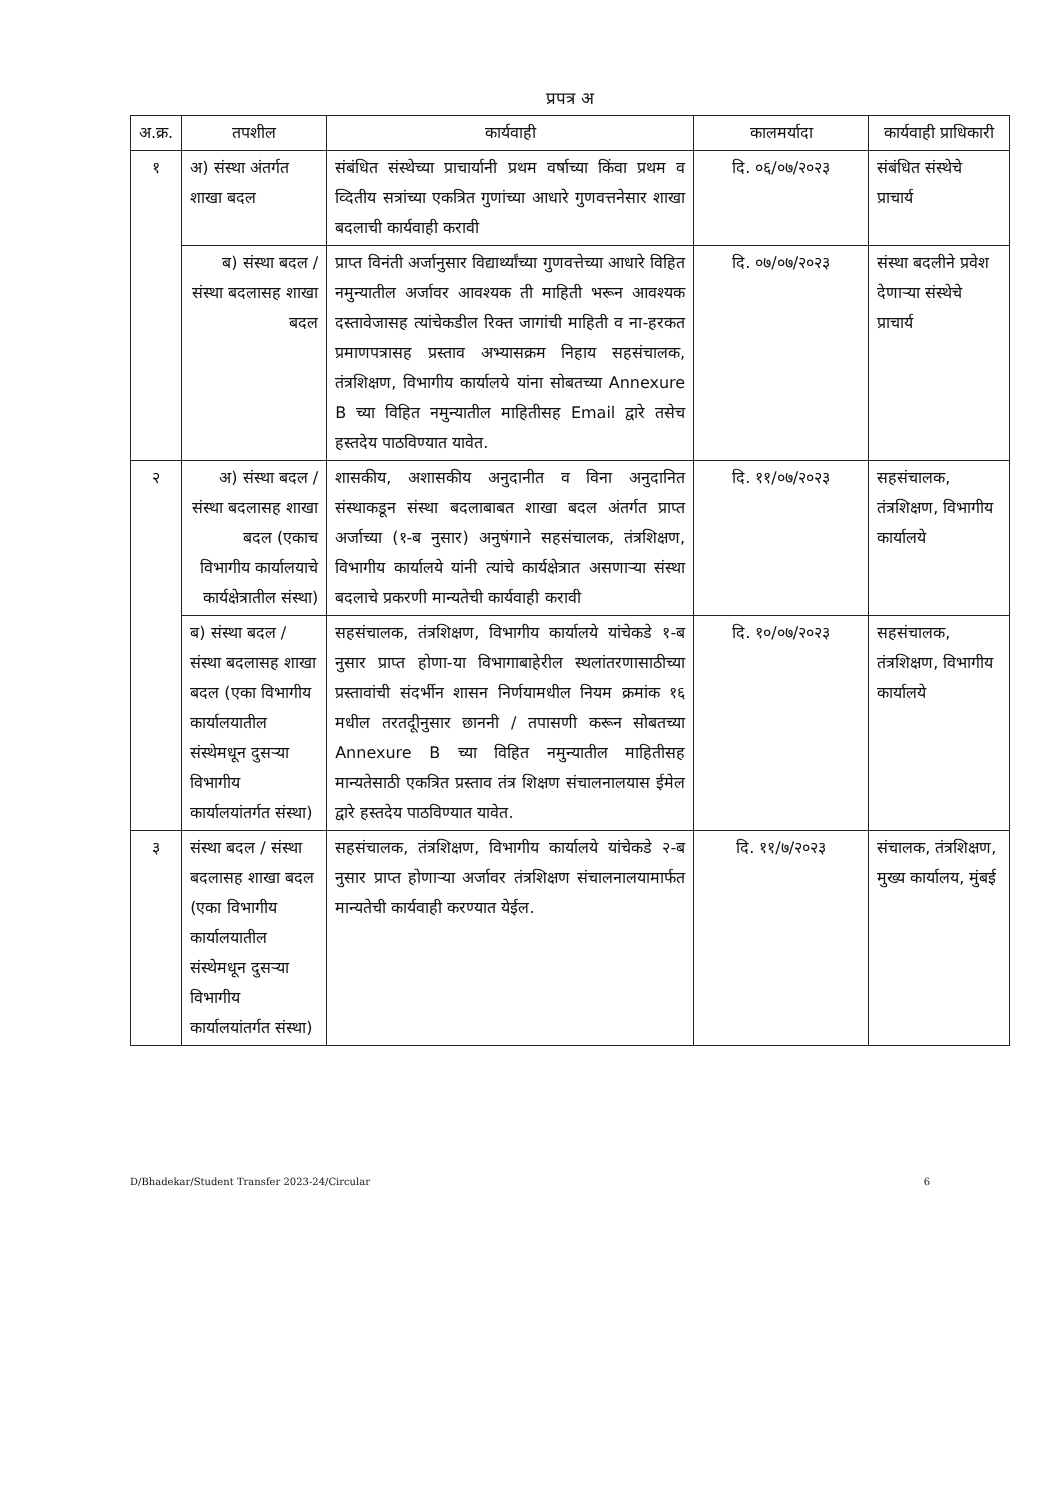प्रपत्र अ
| अ.क्र. | तपशील | कार्यवाही | कालमर्यादा | कार्यवाही प्राधिकारी |
| --- | --- | --- | --- | --- |
| १ | अ) संस्था अंतर्गत शाखा बदल | संबंधित संस्थेच्या प्राचार्यानी प्रथम वर्षाच्या किंवा प्रथम व व्दितीय सत्रांच्या एकत्रित गुणांच्या आधारे गुणवत्तनेसार शाखा बदलाची कार्यवाही करावी | दि. ०६/०७/२०२३ | संबंधित संस्थेचे प्राचार्य |
| | ब) संस्था बदल / संस्था बदलासह शाखा बदल | प्राप्त विनंती अर्जानुसार विद्यार्थ्यांच्या गुणवत्तेच्या आधारे विहित नमुन्यातील अर्जावर आवश्यक ती माहिती भरून आवश्यक दस्तावेजासह त्यांचेकडील रिक्त जागांची माहिती व ना-हरकत प्रमाणपत्रासह प्रस्ताव अभ्यासक्रम निहाय सहसंचालक, तंत्रशिक्षण, विभागीय कार्यालये यांना सोबतच्या Annexure B च्या विहित नमुन्यातील माहितीसह Email द्वारे तसेच हस्तदेय पाठविण्यात यावेत. | दि. ०७/०७/२०२३ | संस्था बदलीने प्रवेश देणाऱ्या संस्थेचे प्राचार्य |
| २ | अ) संस्था बदल / संस्था बदलासह शाखा बदल (एकाच विभागीय कार्यालयाचे कार्यक्षेत्रातील संस्था) | शासकीय, अशासकीय अनुदानीत व विना अनुदानित संस्थाकडून संस्था बदलाबाबत शाखा बदल अंतर्गत प्राप्त अर्जाच्या (१-ब नुसार) अनुषंगाने सहसंचालक, तंत्रशिक्षण, विभागीय कार्यालये यांनी त्यांचे कार्यक्षेत्रात असणाऱ्या संस्था बदलाचे प्रकरणी मान्यतेची कार्यवाही करावी | दि. ११/०७/२०२३ | सहसंचालक, तंत्रशिक्षण, विभागीय कार्यालये |
| | ब) संस्था बदल / संस्था बदलासह शाखा बदल (एका विभागीय कार्यालयातील संस्थेमधून दुसऱ्या विभागीय कार्यालयांतर्गत संस्था) | सहसंचालक, तंत्रशिक्षण, विभागीय कार्यालये यांचेकडे १-ब नुसार प्राप्त होणा-या विभागाबाहेरील स्थलांतरणासाठीच्या प्रस्तावांची संदर्भीन शासन निर्णयामधील नियम क्रमांक १६ मधील तरतदूीनुसार छाननी / तपासणी करून सोबतच्या Annexure B च्या विहित नमुन्यातील माहितीसह मान्यतेसाठी एकत्रित प्रस्ताव तंत्र शिक्षण संचालनालयास ईमेल द्वारे हस्तदेय पाठविण्यात यावेत. | दि. १०/०७/२०२३ | सहसंचालक, तंत्रशिक्षण, विभागीय कार्यालये |
| ३ | संस्था बदल / संस्था बदलासह शाखा बदल (एका विभागीय कार्यालयातील संस्थेमधून दुसऱ्या विभागीय कार्यालयांतर्गत संस्था) | सहसंचालक, तंत्रशिक्षण, विभागीय कार्यालये यांचेकडे २-ब नुसार प्राप्त होणाऱ्या अर्जावर तंत्रशिक्षण संचालनालयामार्फत मान्यतेची कार्यवाही करण्यात येईल. | दि. ११/७/२०२३ | संचालक, तंत्रशिक्षण, मुख्य कार्यालय, मुंबई |
D/Bhadekar/Student Transfer 2023-24/Circular 6